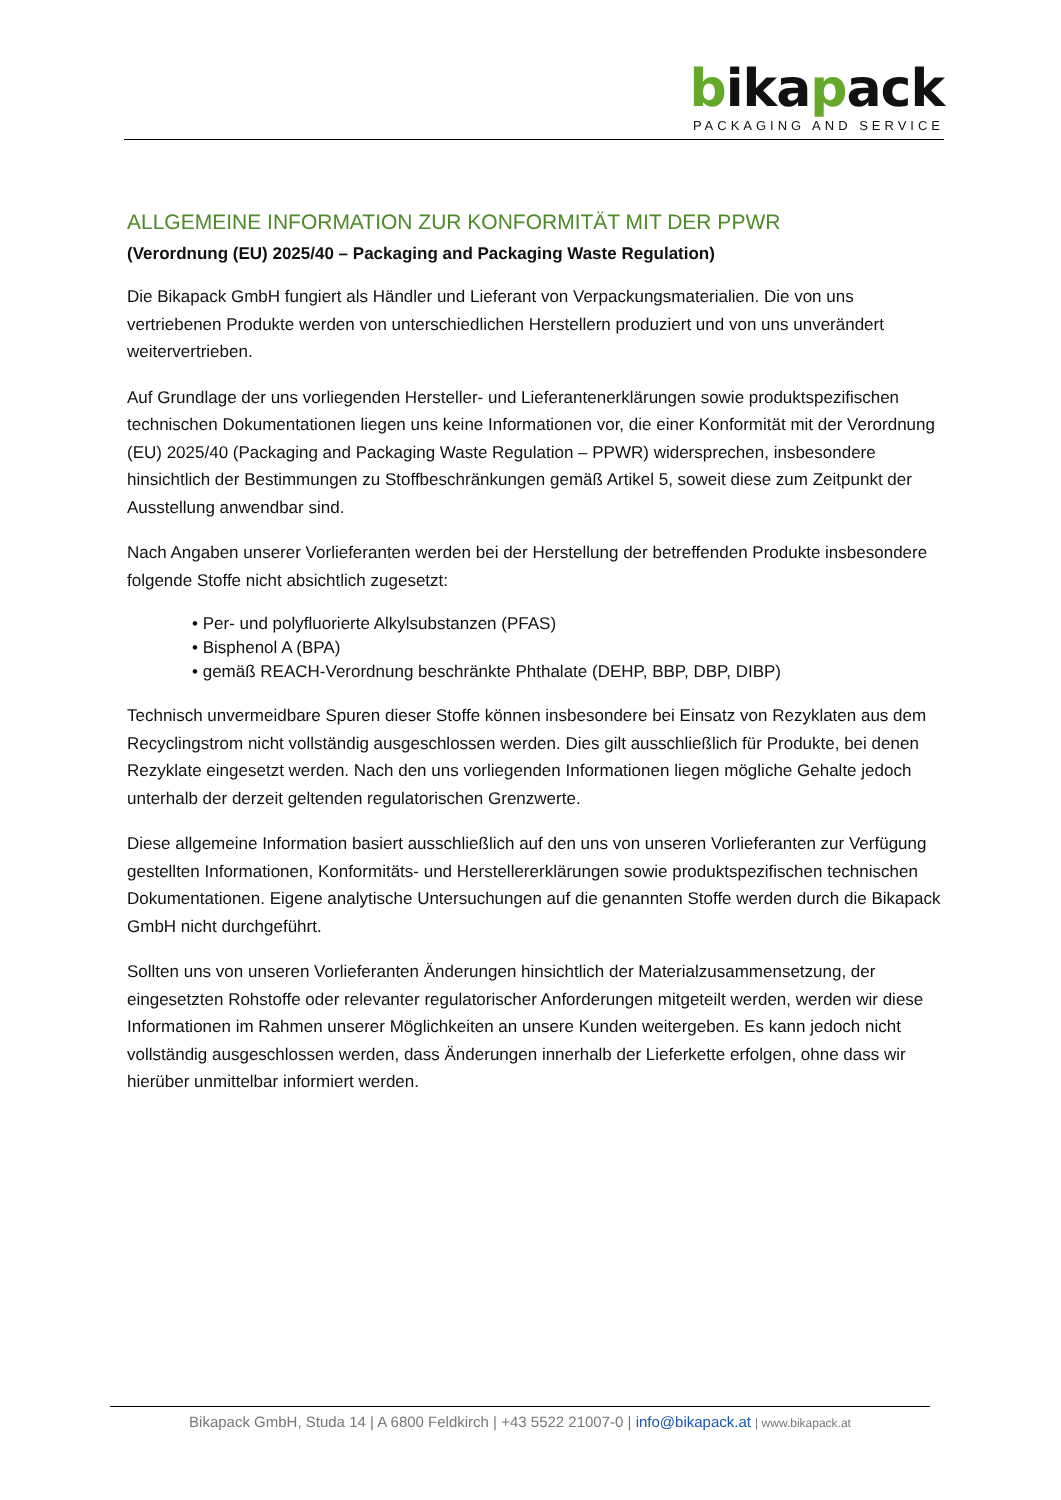bikapack
PACKAGING AND SERVICE
ALLGEMEINE INFORMATION ZUR KONFORMITÄT MIT DER PPWR
(Verordnung (EU) 2025/40 – Packaging and Packaging Waste Regulation)
Die Bikapack GmbH fungiert als Händler und Lieferant von Verpackungsmaterialien. Die von uns vertriebenen Produkte werden von unterschiedlichen Herstellern produziert und von uns unverändert weitervertrieben.
Auf Grundlage der uns vorliegenden Hersteller- und Lieferantenerklärungen sowie produktspezifischen technischen Dokumentationen liegen uns keine Informationen vor, die einer Konformität mit der Verordnung (EU) 2025/40 (Packaging and Packaging Waste Regulation – PPWR) widersprechen, insbesondere hinsichtlich der Bestimmungen zu Stoffbeschränkungen gemäß Artikel 5, soweit diese zum Zeitpunkt der Ausstellung anwendbar sind.
Nach Angaben unserer Vorlieferanten werden bei der Herstellung der betreffenden Produkte insbesondere folgende Stoffe nicht absichtlich zugesetzt:
• Per- und polyfluorierte Alkylsubstanzen (PFAS)
• Bisphenol A (BPA)
• gemäß REACH-Verordnung beschränkte Phthalate (DEHP, BBP, DBP, DIBP)
Technisch unvermeidbare Spuren dieser Stoffe können insbesondere bei Einsatz von Rezyklaten aus dem Recyclingstrom nicht vollständig ausgeschlossen werden. Dies gilt ausschließlich für Produkte, bei denen Rezyklate eingesetzt werden. Nach den uns vorliegenden Informationen liegen mögliche Gehalte jedoch unterhalb der derzeit geltenden regulatorischen Grenzwerte.
Diese allgemeine Information basiert ausschließlich auf den uns von unseren Vorlieferanten zur Verfügung gestellten Informationen, Konformitäts- und Herstellererklärungen sowie produktspezifischen technischen Dokumentationen. Eigene analytische Untersuchungen auf die genannten Stoffe werden durch die Bikapack GmbH nicht durchgeführt.
Sollten uns von unseren Vorlieferanten Änderungen hinsichtlich der Materialzusammensetzung, der eingesetzten Rohstoffe oder relevanter regulatorischer Anforderungen mitgeteilt werden, werden wir diese Informationen im Rahmen unserer Möglichkeiten an unsere Kunden weitergeben. Es kann jedoch nicht vollständig ausgeschlossen werden, dass Änderungen innerhalb der Lieferkette erfolgen, ohne dass wir hierüber unmittelbar informiert werden.
Bikapack GmbH, Studa 14 | A 6800 Feldkirch | +43 5522 21007-0 | info@bikapack.at | www.bikapack.at